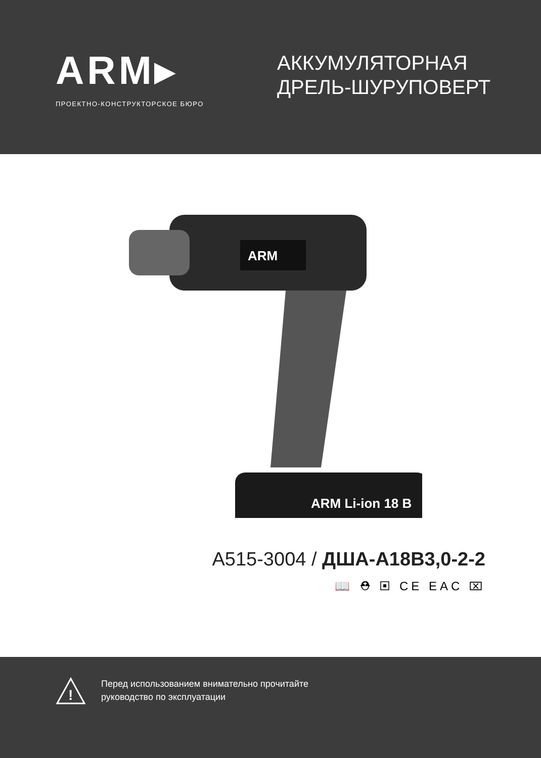ARM▸
ПРОЕКТНО-КОНСТРУКТОРСКОЕ БЮРО
АККУМУЛЯТОРНАЯ
ДРЕЛЬ-ШУРУПОВЕРТ
ARM
ARM Li-ion 18 В
A515-3004 / ДША-А18В3,0-2-2
📖 ⛑ ▣ CE EAC ⌧
!
Перед использованием внимательно прочитайте
руководство по эксплуатации